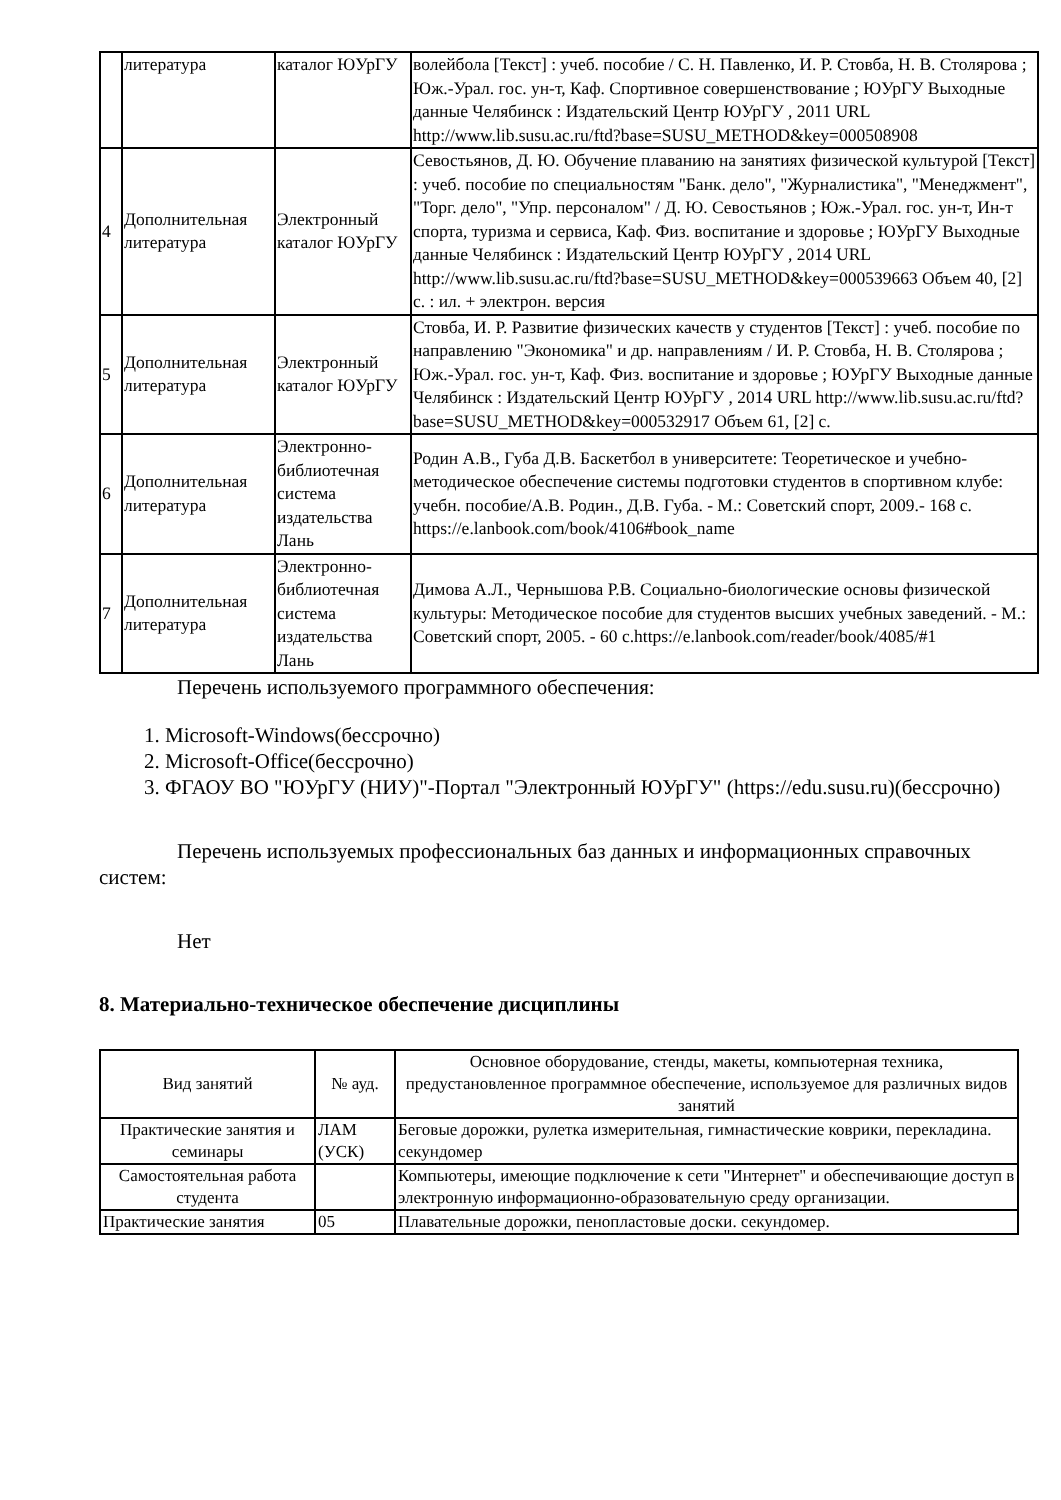| | литература | каталог ЮУрГУ | волейбола [Текст] : учеб. пособие / С. Н. Павленко, И. Р. Стовба, Н. В. Столярова ; Юж.-Урал. гос. ун-т, Каф. Спортивное совершенствование ; ЮУрГУ Выходные данные Челябинск : Издательский Центр ЮУрГУ , 2011 URL http://www.lib.susu.ac.ru/ftd?base=SUSU_METHOD&key=000508908 |
| 4 | Дополнительная литература | Электронный каталог ЮУрГУ | Севостьянов, Д. Ю. Обучение плаванию на занятиях физической культурой [Текст] : учеб. пособие по специальностям "Банк. дело", "Журналистика", "Менеджмент", "Торг. дело", "Упр. персоналом" / Д. Ю. Севостьянов ; Юж.-Урал. гос. ун-т, Ин-т спорта, туризма и сервиса, Каф. Физ. воспитание и здоровье ; ЮУрГУ Выходные данные Челябинск : Издательский Центр ЮУрГУ , 2014 URL http://www.lib.susu.ac.ru/ftd?base=SUSU_METHOD&key=000539663 Объем 40, [2] с. : ил. + электрон. версия |
| 5 | Дополнительная литература | Электронный каталог ЮУрГУ | Стовба, И. Р. Развитие физических качеств у студентов [Текст] : учеб. пособие по направлению "Экономика" и др. направлениям / И. Р. Стовба, Н. В. Столярова ; Юж.-Урал. гос. ун-т, Каф. Физ. воспитание и здоровье ; ЮУрГУ Выходные данные Челябинск : Издательский Центр ЮУрГУ , 2014 URL http://www.lib.susu.ac.ru/ftd?base=SUSU_METHOD&key=000532917 Объем 61, [2] с. |
| 6 | Дополнительная литература | Электронно-библиотечная система издательства Лань | Родин А.В., Губа Д.В. Баскетбол в университете: Теоретическое и учебно-методическое обеспечение системы подготовки студентов в спортивном клубе: учебн. пособие/А.В. Родин., Д.В. Губа. - М.: Советский спорт, 2009.- 168 с. https://e.lanbook.com/book/4106#book_name |
| 7 | Дополнительная литература | Электронно-библиотечная система издательства Лань | Димова А.Л., Чернышова Р.В. Социально-биологические основы физической культуры: Методическое пособие для студентов высших учебных заведений. - М.: Советский спорт, 2005. - 60 с.https://e.lanbook.com/reader/book/4085/#1 |
Перечень используемого программного обеспечения:
1. Microsoft-Windows(бессрочно)
2. Microsoft-Office(бессрочно)
3. ФГАОУ ВО "ЮУрГУ (НИУ)"-Портал "Электронный ЮУрГУ" (https://edu.susu.ru)(бессрочно)
Перечень используемых профессиональных баз данных и информационных справочных систем:
Нет
8. Материально-техническое обеспечение дисциплины
| Вид занятий | № ауд. | Основное оборудование, стенды, макеты, компьютерная техника, предустановленное программное обеспечение, используемое для различных видов занятий |
| --- | --- | --- |
| Практические занятия и семинары | ЛАМ (УСК) | Беговые дорожки, рулетка измерительная, гимнастические коврики, перекладина. секундомер |
| Самостоятельная работа студента | | Компьютеры, имеющие подключение к сети "Интернет" и обеспечивающие доступ в электронную информационно-образовательную среду организации. |
| Практические занятия | 05 | Плавательные дорожки, пенопластовые доски. секундомер. |